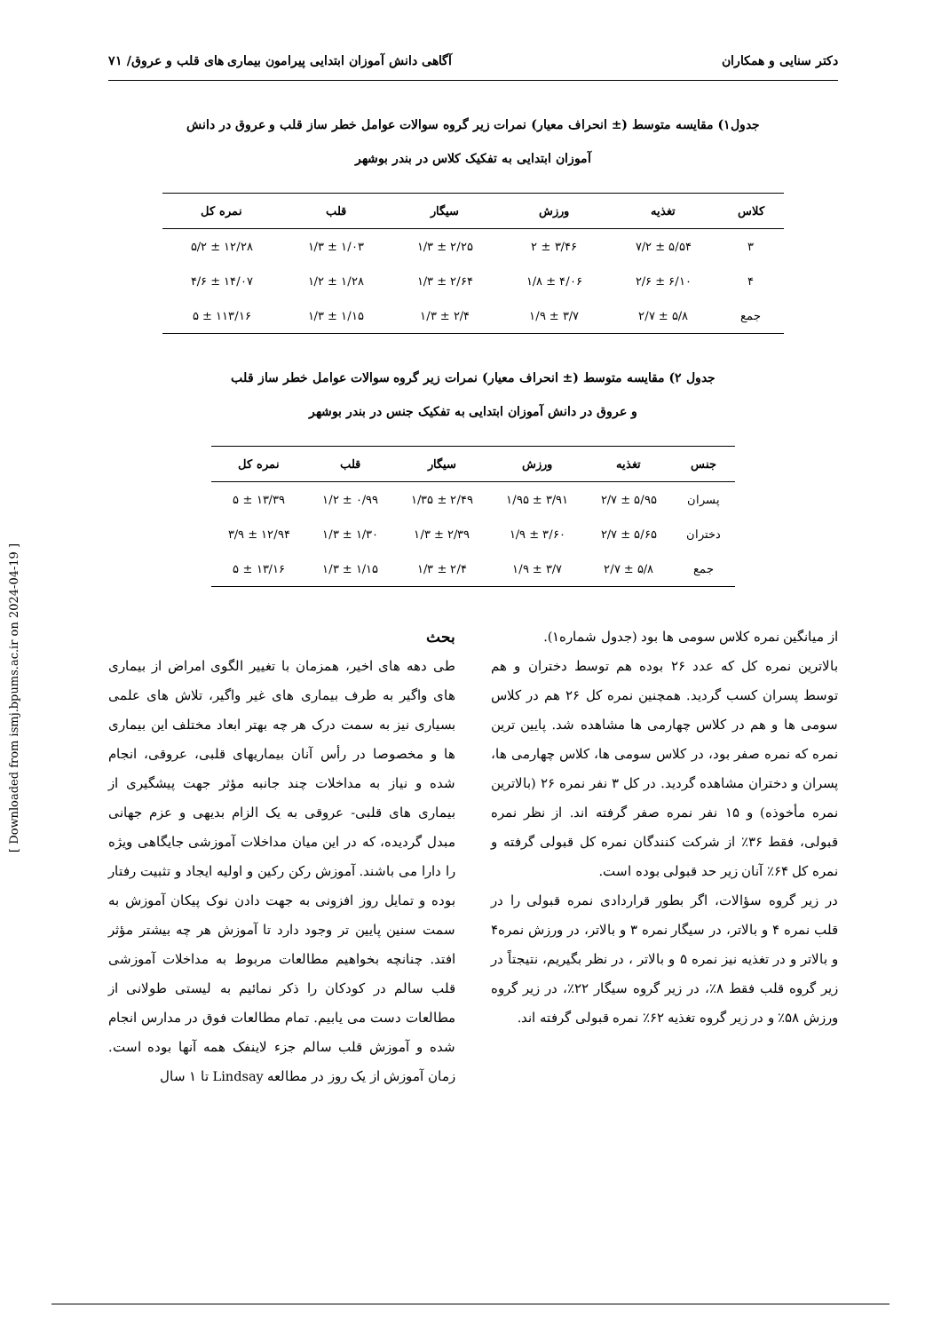دکتر سنایی و همکاران آگاهی دانش آموزان ابتدایی پیرامون بیماری های قلب و عروق/ ۷۱
جدول۱) مقایسه متوسط (± انحراف معیار) نمرات زیر گروه سوالات عوامل خطر ساز قلب و عروق در دانش
آموزان ابتدایی به تفکیک کلاس در بندر بوشهر
| کلاس | تغذیه | ورزش | سیگار | قلب | نمره کل |
| --- | --- | --- | --- | --- | --- |
| ۳ | ۵/۵۴ ± ۷/۲ | ۳/۴۶ ± ۲ | ۲/۲۵ ± ۱/۳ | ۱/۰۳ ± ۱/۳ | ۱۲/۲۸ ± ۵/۲ |
| ۴ | ۶/۱۰ ± ۲/۶ | ۴/۰۶ ± ۱/۸ | ۲/۶۴ ± ۱/۳ | ۱/۲۸ ± ۱/۲ | ۱۴/۰۷ ± ۴/۶ |
| جمع | ۵/۸ ± ۲/۷ | ۳/۷ ± ۱/۹ | ۲/۴ ± ۱/۳ | ۱/۱۵ ± ۱/۳ | ۱۱۳/۱۶ ± ۵ |
جدول ۲) مقایسه متوسط (± انحراف معیار) نمرات زیر گروه سوالات عوامل خطر ساز قلب
و عروق در دانش آموزان ابتدایی به تفکیک جنس در بندر بوشهر
| جنس | تغذیه | ورزش | سیگار | قلب | نمره کل |
| --- | --- | --- | --- | --- | --- |
| پسران | ۵/۹۵ ± ۲/۷ | ۳/۹۱ ± ۱/۹۵ | ۲/۴۹ ± ۱/۳۵ | ۰/۹۹ ± ۱/۲ | ۱۳/۳۹ ± ۵ |
| دختران | ۵/۶۵ ± ۲/۷ | ۳/۶۰ ± ۱/۹ | ۲/۳۹ ± ۱/۳ | ۱/۳۰ ± ۱/۳ | ۱۲/۹۴ ± ۳/۹ |
| جمع | ۵/۸ ± ۲/۷ | ۳/۷ ± ۱/۹ | ۲/۴ ± ۱/۳ | ۱/۱۵ ± ۱/۳ | ۱۳/۱۶ ± ۵ |
از میانگین نمره کلاس سومی ها بود (جدول شماره۱).
بالاترین نمره کل که عدد ۲۶ بوده هم توسط دختران و هم توسط پسران کسب گردید. همچنین نمره کل ۲۶ هم در کلاس سومی ها و هم در کلاس چهارمی ها مشاهده شد. پایین ترین نمره که نمره صفر بود، در کلاس سومی ها، کلاس چهارمی ها، پسران و دختران مشاهده گردید. در کل ۳ نفر نمره ۲۶ (بالاترین نمره مأخوذه) و ۱۵ نفر نمره صفر گرفته اند. از نظر نمره قبولی، فقط ۳۶٪ از شرکت کنندگان نمره کل قبولی گرفته و نمره کل ۶۴٪ آنان زیر حد قبولی بوده است.
در زیر گروه سؤالات، اگر بطور قراردادی نمره قبولی را در قلب نمره ۴ و بالاتر، در سیگار نمره ۳ و بالاتر، در ورزش نمره۴ و بالاتر و در تغذیه نیز نمره ۵ و بالاتر ، در نظر بگیریم، نتیجتاً در زیر گروه قلب فقط ۸٪، در زیر گروه سیگار ۲۲٪، در زیر گروه ورزش ۵۸٪ و در زیر گروه تغذیه ۶۲٪ نمره قبولی گرفته اند.
بحث
طی دهه های اخیر، همزمان با تغییر الگوی امراض از بیماری های واگیر به طرف بیماری های غیر واگیر، تلاش های علمی بسیاری نیز به سمت درک هر چه بهتر ابعاد مختلف این بیماری ها و مخصوصا در رأس آنان بیماریهای قلبی، عروقی، انجام شده و نیاز به مداخلات چند جانبه مؤثر جهت پیشگیری از بیماری های قلبی- عروقی به یک الزام بدیهی و عزم جهانی مبدل گردیده، که در این میان مداخلات آموزشی جایگاهی ویژه را دارا می باشند. آموزش رکن رکین و اولیه ایجاد و تثبیت رفتار بوده و تمایل روز افزونی به جهت دادن نوک پیکان آموزش به سمت سنین پایین تر وجود دارد تا آموزش هر چه بیشتر مؤثر افتد. چنانچه بخواهیم مطالعات مربوط به مداخلات آموزشی قلب سالم در کودکان را ذکر نمائیم به لیستی طولانی از مطالعات دست می یابیم. تمام مطالعات فوق در مدارس انجام شده و آموزش قلب سالم جزء لاینفک همه آنها بوده است. زمان آموزش از یک روز در مطالعه Lindsay تا ۱ سال
[ Downloaded from ismj.bpums.ac.ir on 2024-04-19 ]